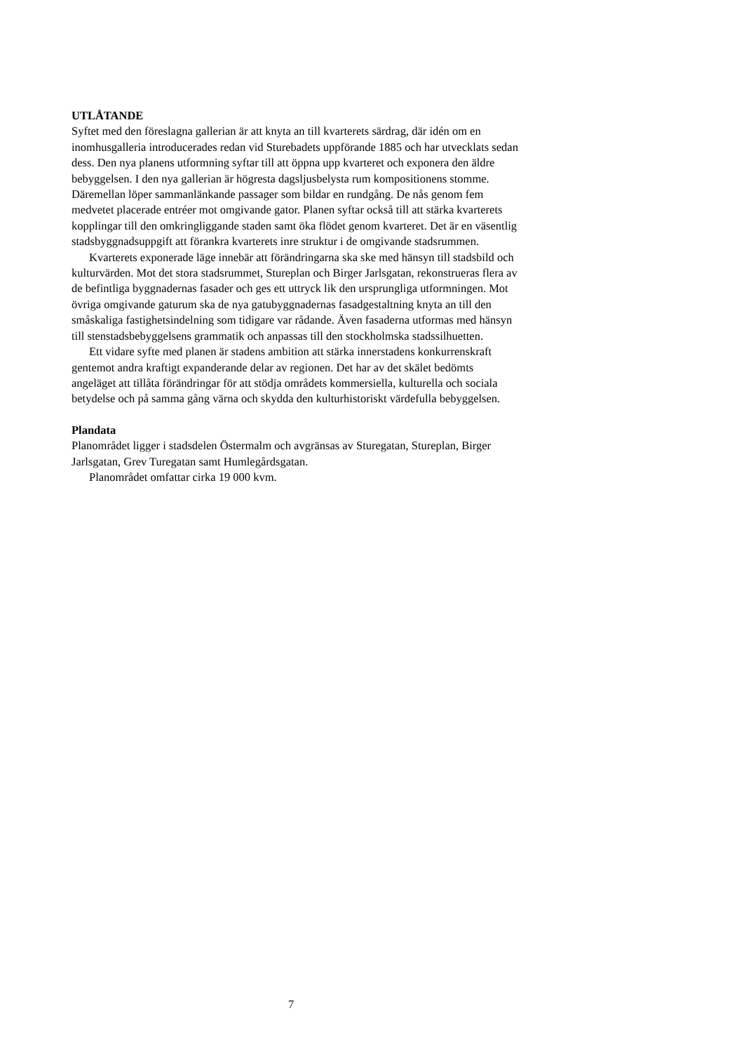UTLÅTANDE
Syftet med den föreslagna gallerian är att knyta an till kvarterets särdrag, där idén om en inomhusgalleria introducerades redan vid Sturebadets uppförande 1885 och har utvecklats sedan dess. Den nya planens utformning syftar till att öppna upp kvarteret och exponera den äldre bebyggelsen. I den nya gallerian är högresta dagsljusbelysta rum kompositionens stomme. Däremellan löper sammanlänkande passager som bildar en rundgång. De nås genom fem medvetet placerade entréer mot omgivande gator. Planen syftar också till att stärka kvarterets kopplingar till den omkringliggande staden samt öka flödet genom kvarteret. Det är en väsentlig stadsbyggnadsuppgift att förankra kvarterets inre struktur i de omgivande stadsrummen.
Kvarterets exponerade läge innebär att förändringarna ska ske med hänsyn till stadsbild och kulturvärden. Mot det stora stadsrummet, Stureplan och Birger Jarlsgatan, rekonstrueras flera av de befintliga byggnadernas fasader och ges ett uttryck lik den ursprungliga utformningen. Mot övriga omgivande gaturum ska de nya gatubyggnadernas fasadgestaltning knyta an till den småskaliga fastighetsindelning som tidigare var rådande. Även fasaderna utformas med hänsyn till stenstadsbebyggelsens grammatik och anpassas till den stockholmska stadssilhuetten.
Ett vidare syfte med planen är stadens ambition att stärka innerstadens konkurrenskraft gentemot andra kraftigt expanderande delar av regionen. Det har av det skälet bedömts angeläget att tillåta förändringar för att stödja områdets kommersiella, kulturella och sociala betydelse och på samma gång värna och skydda den kulturhistoriskt värdefulla bebyggelsen.
Plandata
Planområdet ligger i stadsdelen Östermalm och avgränsas av Sturegatan, Stureplan, Birger Jarlsgatan, Grev Turegatan samt Humlegårdsgatan.
Planområdet omfattar cirka 19 000 kvm.
7